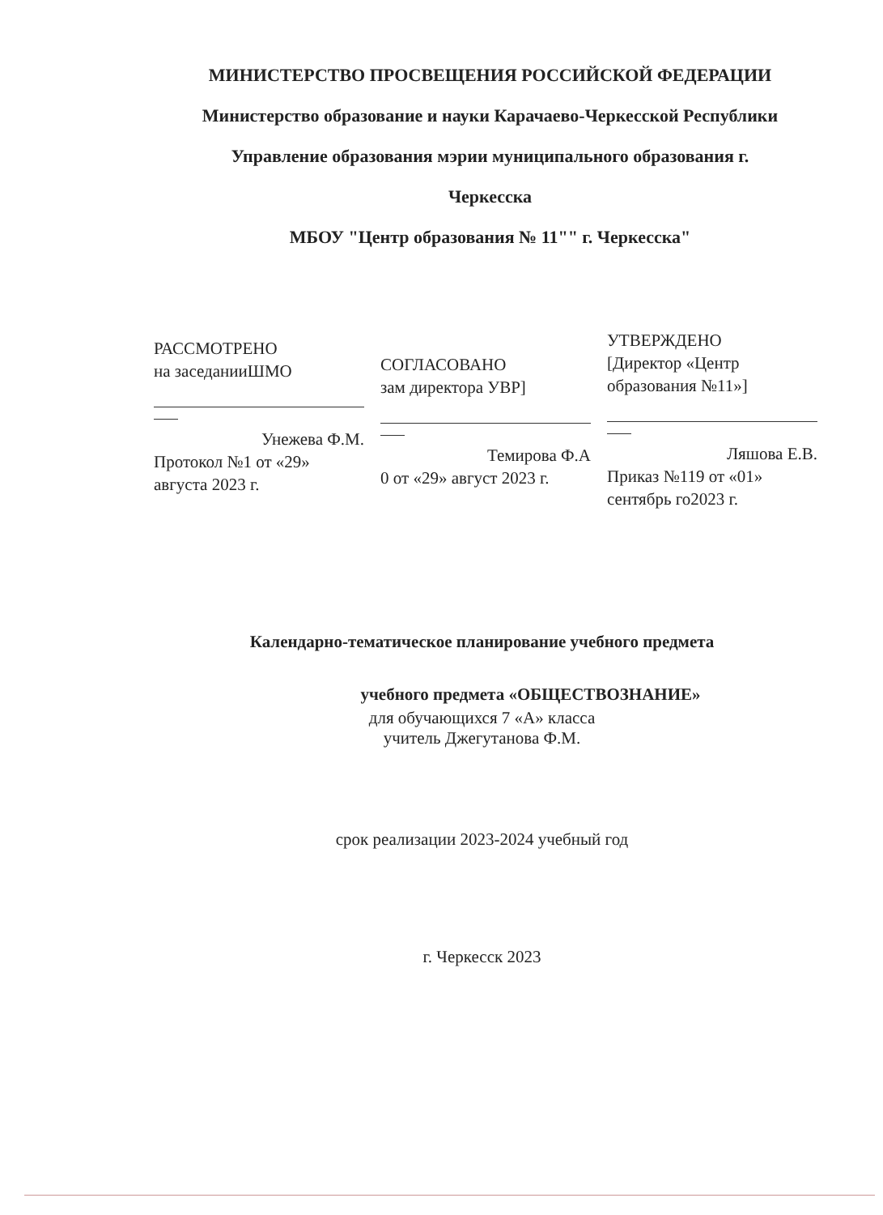МИНИСТЕРСТВО ПРОСВЕЩЕНИЯ РОССИЙСКОЙ ФЕДЕРАЦИИ
Министерство образование и науки Карачаево-Черкесской Республики
Управление образования мэрии муниципального образования г.
Черкесска
МБОУ "Центр образования № 11"" г. Черкесска"
РАССМОТРЕНО
на заседанииШМО
Унежева Ф.М.
Протокол №1 от «29»
августа 2023 г.
СОГЛАСОВАНО
зам директора УВР]
Темирова Ф.А
0 от «29» август 2023 г.
УТВЕРЖДЕНО
[Директор «Центр
образования №11»]
Ляшова Е.В.
Приказ №119 от «01»
сентябрь го2023 г.
Календарно-тематическое планирование учебного предмета
учебного предмета «ОБЩЕСТВОЗНАНИЕ»
для обучающихся 7 «А» класса
учитель Джегутанова Ф.М.
срок реализации 2023-2024 учебный год
г. Черкесск 2023